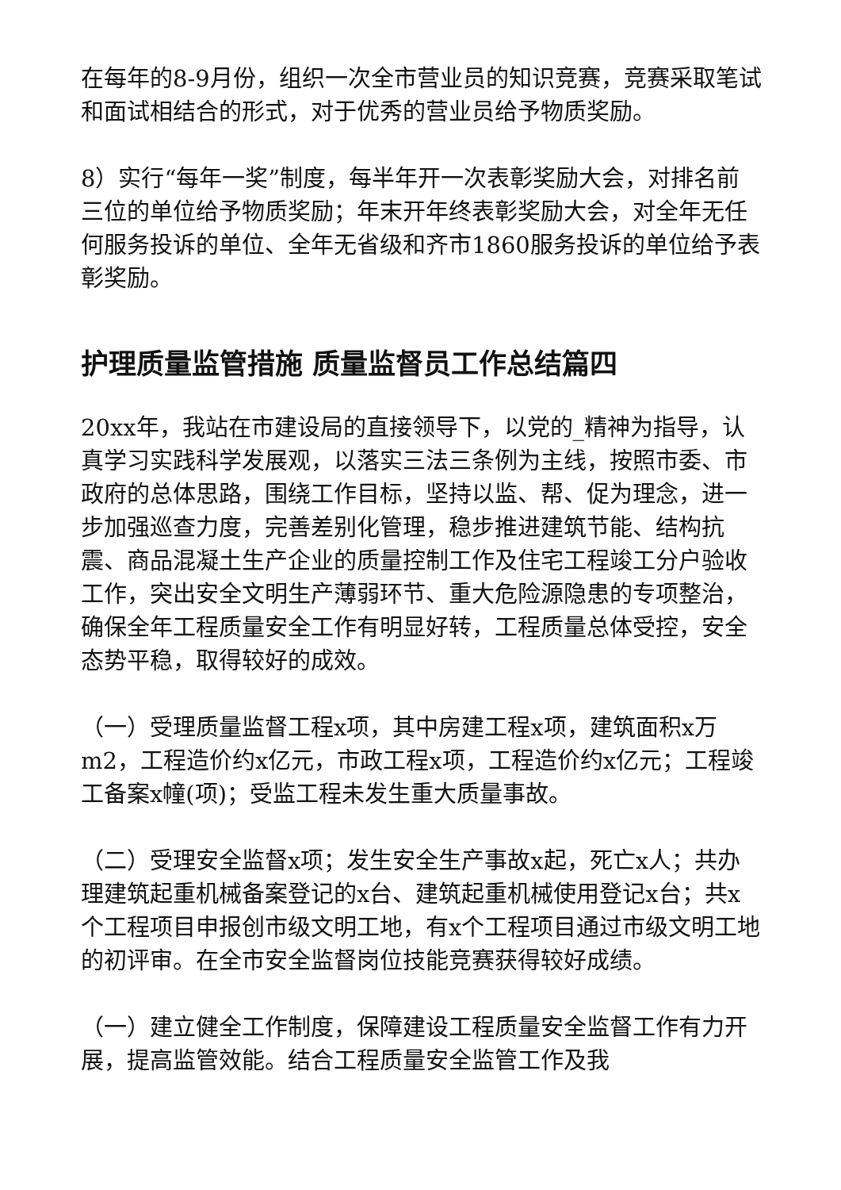在每年的8-9月份，组织一次全市营业员的知识竞赛，竞赛采取笔试和面试相结合的形式，对于优秀的营业员给予物质奖励。
8）实行“每年一奖”制度，每半年开一次表彰奖励大会，对排名前三位的单位给予物质奖励；年末开年终表彰奖励大会，对全年无任何服务投诉的单位、全年无省级和齐市1860服务投诉的单位给予表彰奖励。
护理质量监管措施 质量监督员工作总结篇四
20xx年，我站在市建设局的直接领导下，以党的_精神为指导，认真学习实践科学发展观，以落实三法三条例为主线，按照市委、市政府的总体思路，围绕工作目标，坚持以监、帮、促为理念，进一步加强巡查力度，完善差别化管理，稳步推进建筑节能、结构抗震、商品混凝土生产企业的质量控制工作及住宅工程竣工分户验收工作，突出安全文明生产薄弱环节、重大危险源隐患的专项整治，确保全年工程质量安全工作有明显好转，工程质量总体受控，安全态势平稳，取得较好的成效。
（一）受理质量监督工程x项，其中房建工程x项，建筑面积x万m2，工程造价约x亿元，市政工程x项，工程造价约x亿元；工程竣工备案x幢(项)；受监工程未发生重大质量事故。
（二）受理安全监督x项；发生安全生产事故x起，死亡x人；共办理建筑起重机械备案登记的x台、建筑起重机械使用登记x台；共x个工程项目申报创市级文明工地，有x个工程项目通过市级文明工地的初评审。在全市安全监督岗位技能竞赛获得较好成绩。
（一）建立健全工作制度，保障建设工程质量安全监督工作有力开展，提高监管效能。结合工程质量安全监管工作及我